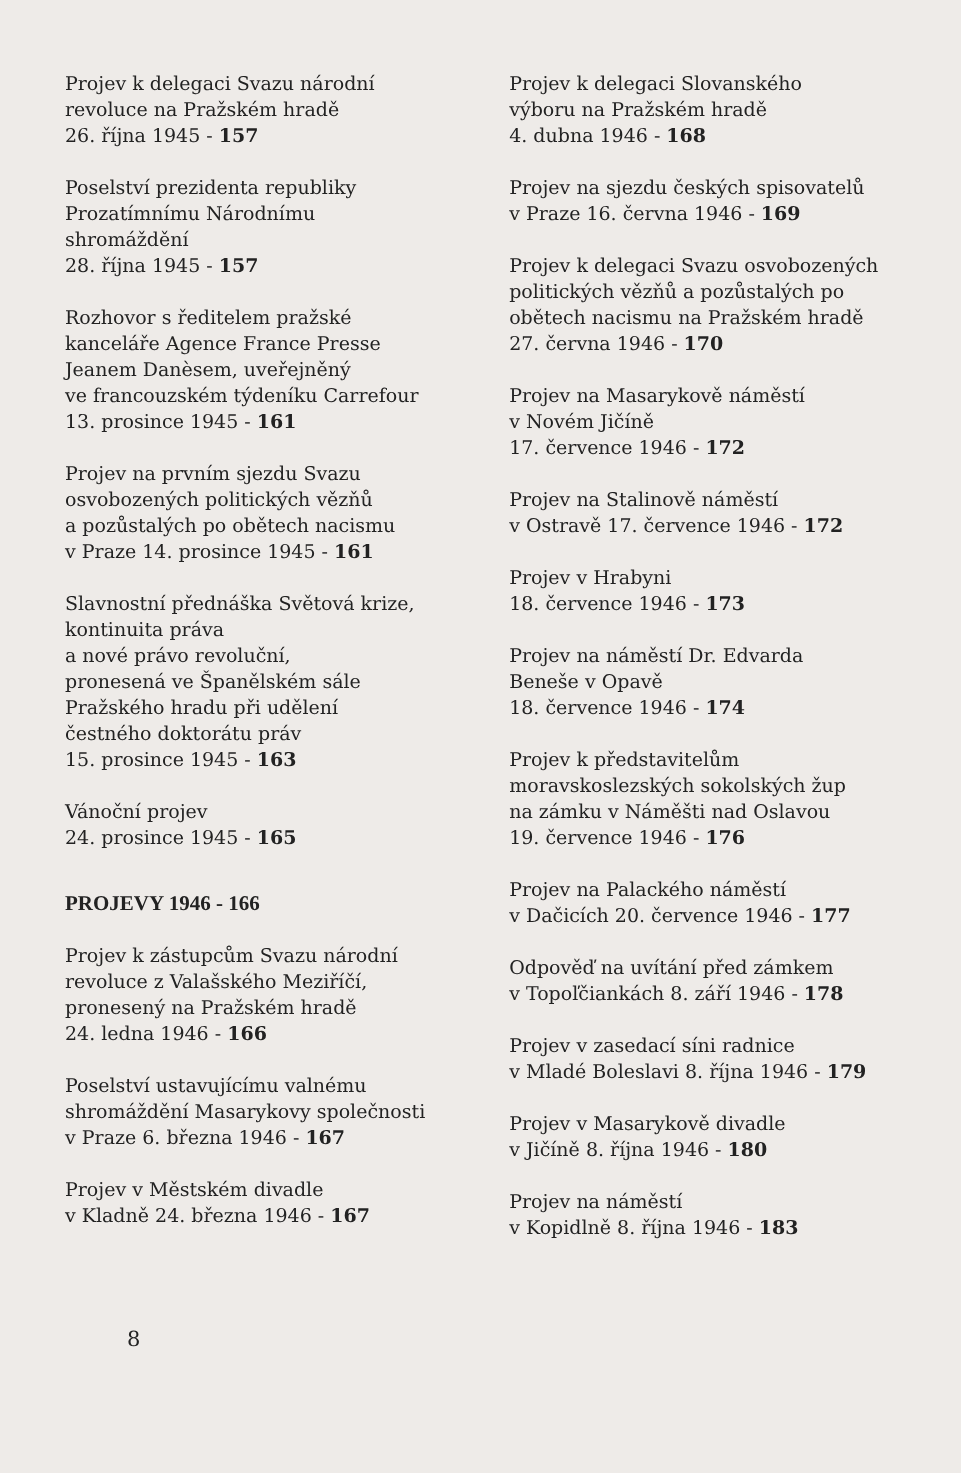Projev k delegaci Svazu národní
revoluce na Pražském hradě
26. října 1945 - 157
Poselství prezidenta republiky
Prozatímnímu Národnímu
shromáždění
28. října 1945 - 157
Rozhovor s ředitelem pražské
kanceláře Agence France Presse
Jeanem Danèsem, uveřejněný
ve francouzském týdeníku Carrefour
13. prosince 1945 - 161
Projev na prvním sjezdu Svazu
osvobozených politických vězňů
a pozůstalých po obětech nacismu
v Praze 14. prosince 1945 - 161
Slavnostní přednáška Světová krize,
kontinuita práva
a nové právo revoluční,
pronesená ve Španělském sále
Pražského hradu při udělení
čestného doktorátu práv
15. prosince 1945 - 163
Vánoční projev
24. prosince 1945 - 165
PROJEVY 1946 - 166
Projev k zástupcům Svazu národní
revoluce z Valašského Meziříčí,
pronesený na Pražském hradě
24. ledna 1946 - 166
Poselství ustavujícímu valnému
shromáždění Masarykovy společnosti
v Praze 6. března 1946 - 167
Projev v Městském divadle
v Kladně 24. března 1946 - 167
Projev k delegaci Slovanského
výboru na Pražském hradě
4. dubna 1946 - 168
Projev na sjezdu českých spisovatelů
v Praze 16. června 1946 - 169
Projev k delegaci Svazu osvobozených
politických vězňů a pozůstalých po
obětech nacismu na Pražském hradě
27. června 1946 - 170
Projev na Masarykově náměstí
v Novém Jičíně
17. července 1946 - 172
Projev na Stalinově náměstí
v Ostravě 17. července 1946 - 172
Projev v Hrabyni
18. července 1946 - 173
Projev na náměstí Dr. Edvarda
Beneše v Opavě
18. července 1946 - 174
Projev k představitelům
moravskoslezských sokolských žup
na zámku v Náměšti nad Oslavou
19. července 1946 - 176
Projev na Palackého náměstí
v Dačicích 20. července 1946 - 177
Odpověď na uvítání před zámkem
v Topoľčiankách 8. září 1946 - 178
Projev v zasedací síni radnice
v Mladé Boleslavi 8. října 1946 - 179
Projev v Masarykově divadle
v Jičíně 8. října 1946 - 180
Projev na náměstí
v Kopidlně 8. října 1946 - 183
8